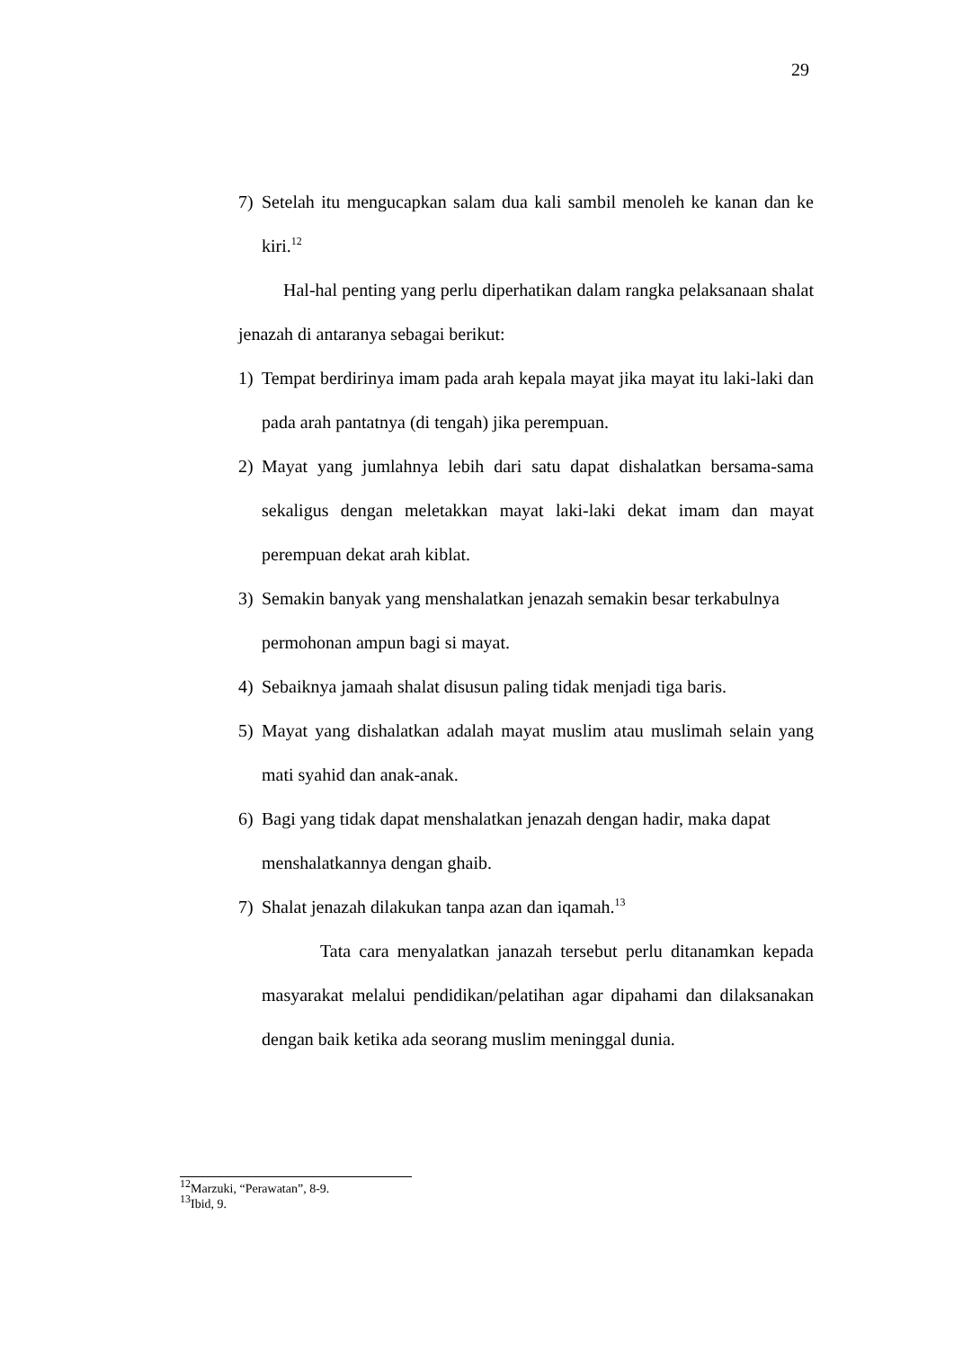29
7) Setelah itu mengucapkan salam dua kali sambil menoleh ke kanan dan ke kiri.<sup>12</sup>
Hal-hal penting yang perlu diperhatikan dalam rangka pelaksanaan shalat jenazah di antaranya sebagai berikut:
1) Tempat berdirinya imam pada arah kepala mayat jika mayat itu laki-laki dan pada arah pantatnya (di tengah) jika perempuan.
2) Mayat yang jumlahnya lebih dari satu dapat dishalatkan bersama-sama sekaligus dengan meletakkan mayat laki-laki dekat imam dan mayat perempuan dekat arah kiblat.
3) Semakin banyak yang menshalatkan jenazah semakin besar terkabulnya
permohonan ampun bagi si mayat.
4) Sebaiknya jamaah shalat disusun paling tidak menjadi tiga baris.
5) Mayat yang dishalatkan adalah mayat muslim atau muslimah selain yang mati syahid dan anak-anak.
6) Bagi yang tidak dapat menshalatkan jenazah dengan hadir, maka dapat
menshalatkannya dengan ghaib.
7) Shalat jenazah dilakukan tanpa azan dan iqamah.<sup>13</sup>
Tata cara menyalatkan janazah tersebut perlu ditanamkan kepada masyarakat melalui pendidikan/pelatihan agar dipahami dan dilaksanakan dengan baik ketika ada seorang muslim meninggal dunia.
<sup>12</sup> Marzuki, “Perawatan”, 8-9.
<sup>13</sup> Ibid, 9.